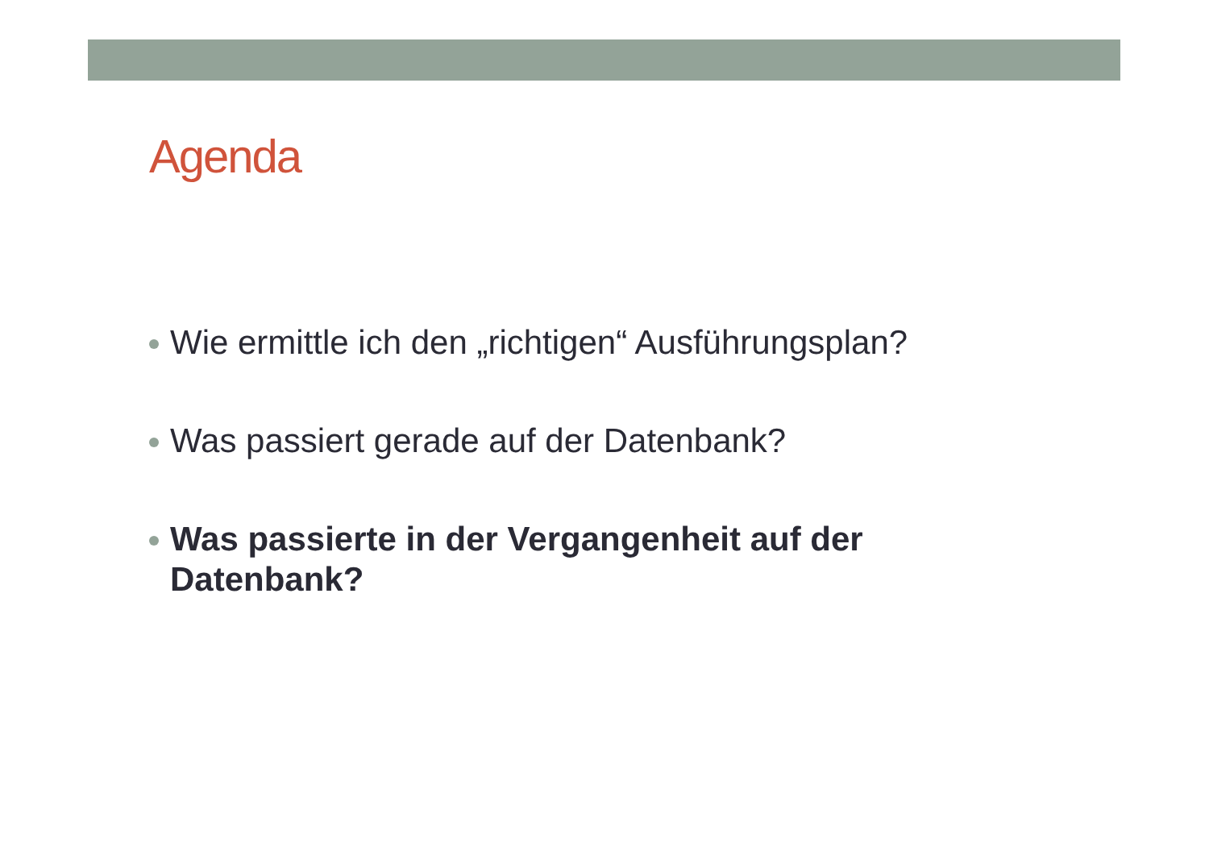Agenda
Wie ermittle ich den „richtigen“ Ausführungsplan?
Was passiert gerade auf der Datenbank?
Was passierte in der Vergangenheit auf der Datenbank?